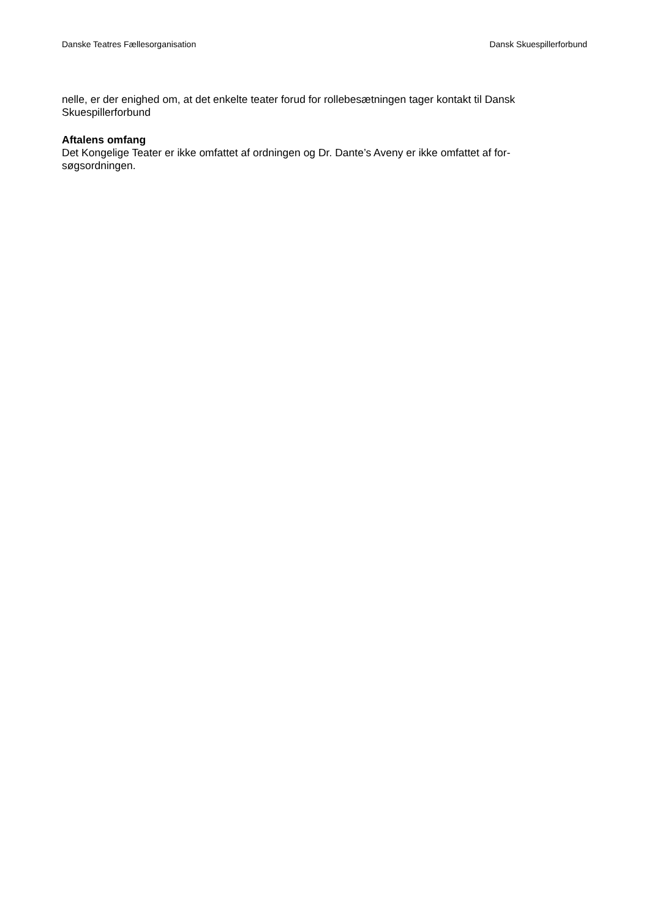Danske Teatres Fællesorganisation Dansk Skuespillerforbund
nelle, er der enighed om, at det enkelte teater forud for rollebesætningen tager kontakt til Dansk Skuespillerforbund
Aftalens omfang
Det Kongelige Teater er ikke omfattet af ordningen og Dr. Dante’s Aveny er ikke omfattet af for-
søgsordningen.